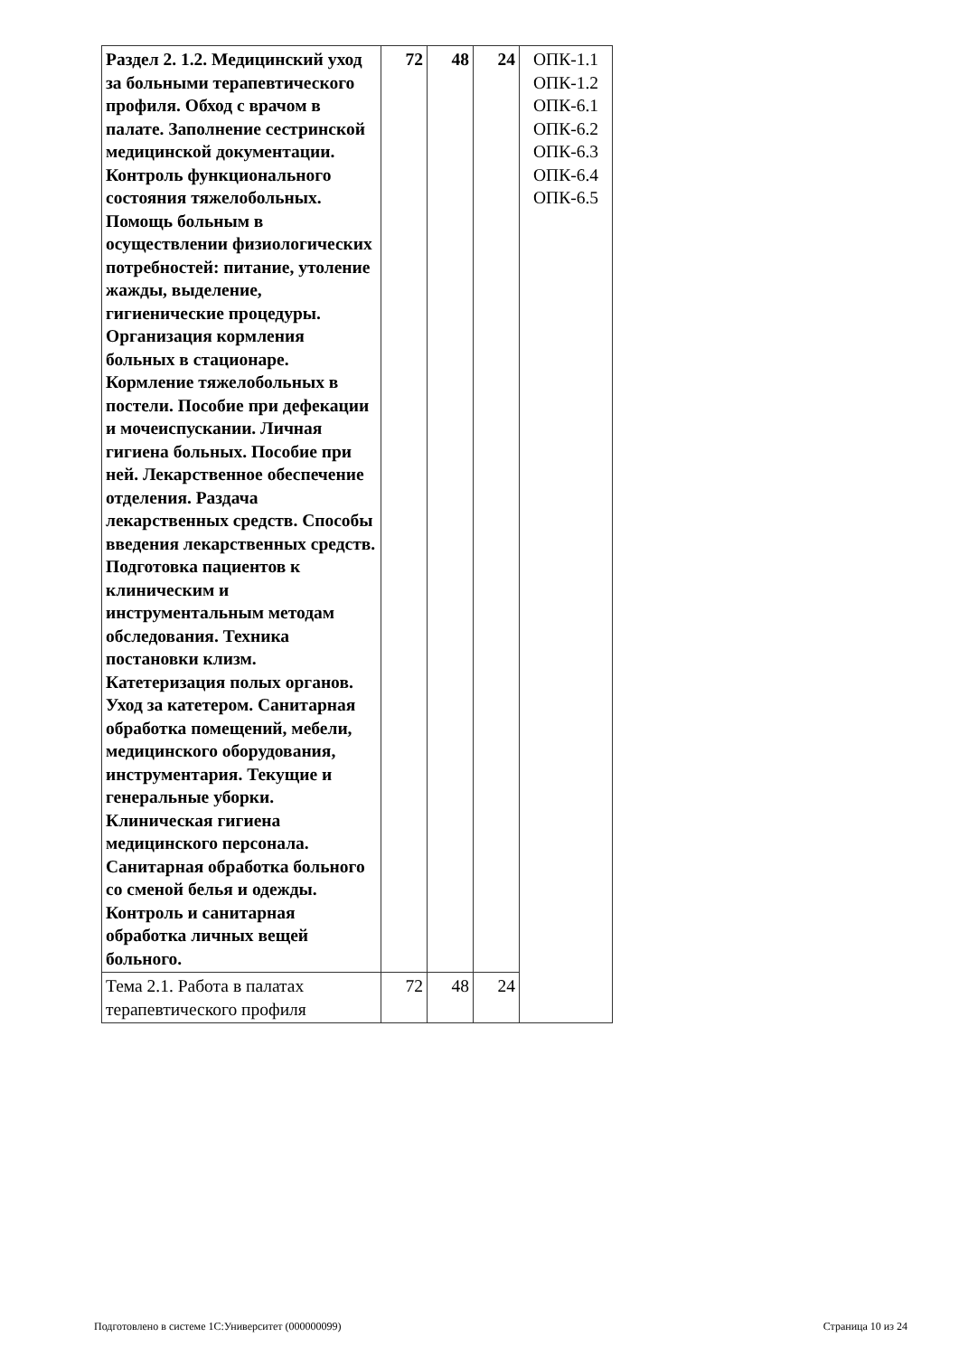| Раздел 2. 1.2. Медицинский уход за больными терапевтического профиля. Обход с врачом в палате. Заполнение сестринской медицинской документации. Контроль функционального состояния тяжелобольных. Помощь больным в осуществлении физиологических потребностей: питание, утоление жажды, выделение, гигиенические процедуры. Организация кормления больных в стационаре. Кормление тяжелобольных в постели. Пособие при дефекации и мочеиспускании. Личная гигиена больных. Пособие при ней. Лекарственное обеспечение отделения. Раздача лекарственных средств. Способы введения лекарственных средств. Подготовка пациентов к клиническим и инструментальным методам обследования. Техника постановки клизм. Катетеризация полых органов. Уход за катетером. Санитарная обработка помещений, мебели, медицинского оборудования, инструментария. Текущие и генеральные уборки. Клиническая гигиена медицинского персонала. Санитарная обработка больного со сменой белья и одежды. Контроль и санитарная обработка личных вещей больного. | 72 | 48 | 24 | ОПК-1.1 ОПК-1.2 ОПК-6.1 ОПК-6.2 ОПК-6.3 ОПК-6.4 ОПК-6.5 |
| Тема 2.1. Работа в палатах терапевтического профиля | 72 | 48 | 24 | |
Подготовлено в системе 1С:Университет (000000099) Страница 10 из 24